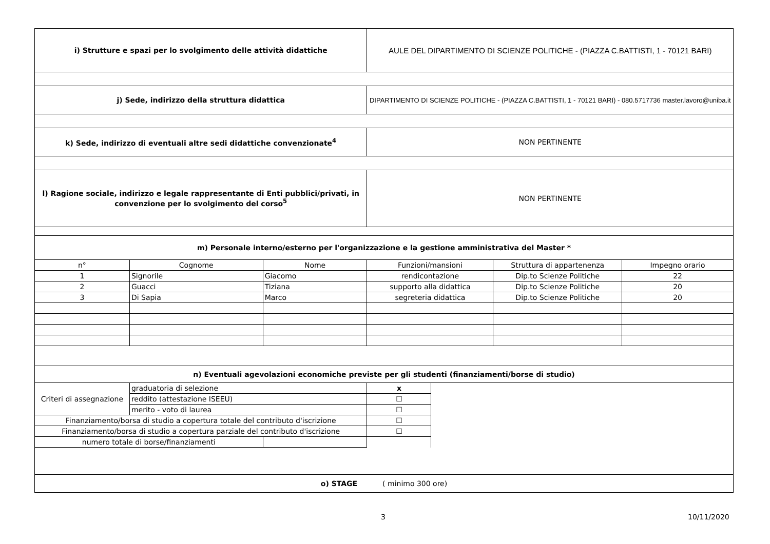| i) Strutture e spazi per lo svolgimento delle attività didattiche | | | AULE DEL DIPARTIMENTO DI SCIENZE POLITICHE - (PIAZZA C.BATTISTI, 1 - 70121 BARI) | | | |
| j) Sede, indirizzo della struttura didattica | | | DIPARTIMENTO DI SCIENZE POLITICHE - (PIAZZA C.BATTISTI, 1 - 70121 BARI) - 080.5717736 master.lavoro@uniba.it | | | |
| k) Sede, indirizzo di eventuali altre sedi didattiche convenzionate<sup>4</sup> | | | NON PERTINENTE | | | |
| l) Ragione sociale, indirizzo e legale rappresentante di Enti pubblici/privati, in convenzione per lo svolgimento del corso<sup>5</sup> | | | NON PERTINENTE | | | |
| m) Personale interno/esterno per l'organizzazione e la gestione amministrativa del Master * | | | | | | |
| n° | Cognome | Nome | Funzioni/mansioni | | Struttura di appartenenza | Impegno orario |
| 1 | Signorile | Giacomo | rendicontazione | | Dip.to Scienze Politiche | 22 |
| 2 | Guacci | Tiziana | supporto alla didattica | | Dip.to Scienze Politiche | 20 |
| 3 | Di Sapia | Marco | segreteria didattica | | Dip.to Scienze Politiche | 20 |
| n) Eventuali agevolazioni economiche previste per gli studenti (finanziamenti/borse di studio) | | | | | | |
| Criteri di assegnazione | graduatoria di selezione | | x | | | |
| | reddito (attestazione ISEEU) | | ☐ | | | |
| | merito - voto di laurea | | ☐ | | | |
| Finanziamento/borsa di studio a copertura totale del contributo d'iscrizione | | | ☐ | | | |
| Finanziamento/borsa di studio a copertura parziale del contributo d'iscrizione | | | ☐ | | | |
| numero totale di borse/finanziamenti | | | | | | |
| o) STAGE ( minimo 300 ore) | | | | | | |
3 10/11/2020